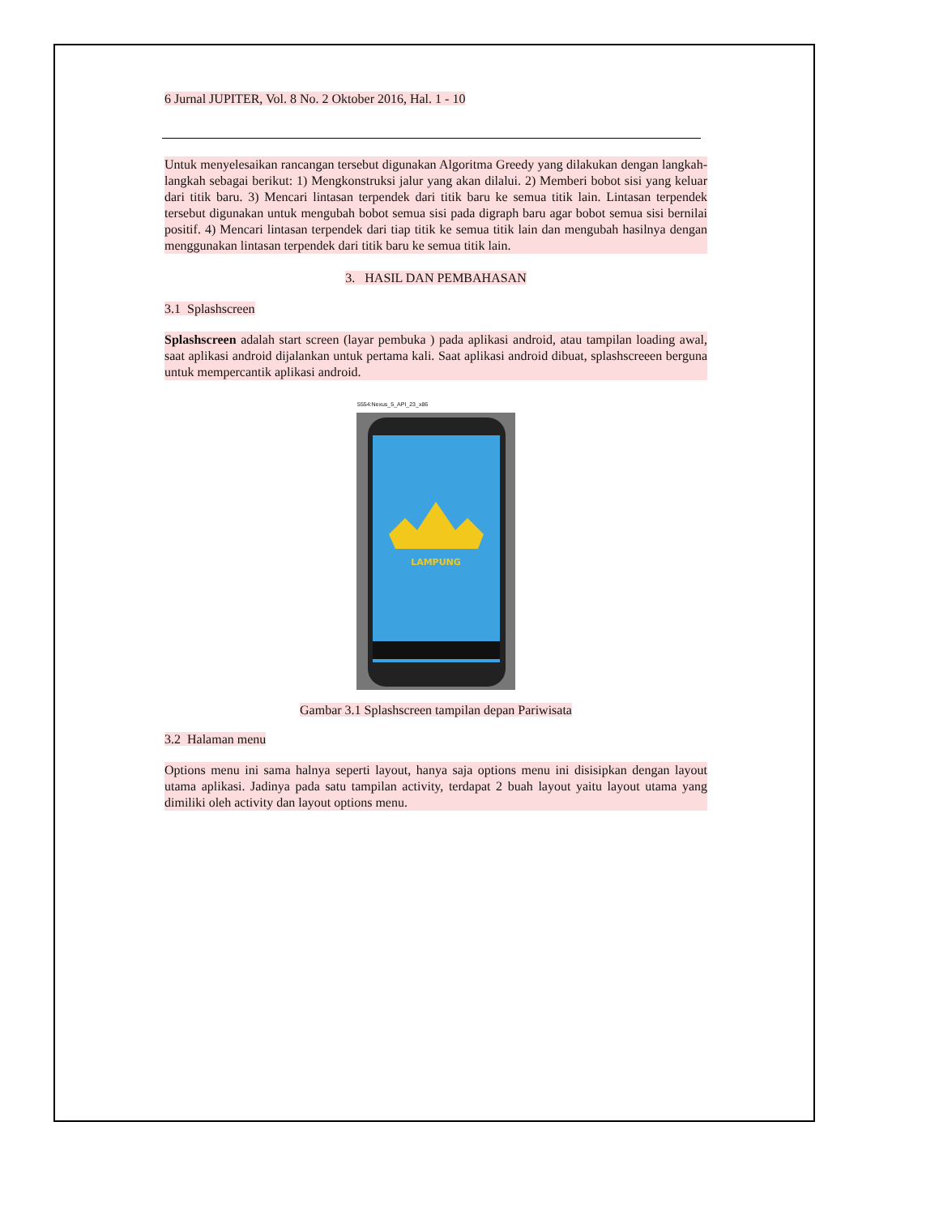6 Jurnal JUPITER, Vol. 8 No. 2 Oktober 2016, Hal. 1 - 10
Untuk menyelesaikan rancangan tersebut digunakan Algoritma Greedy yang dilakukan dengan langkah-langkah sebagai berikut: 1) Mengkonstruksi jalur yang akan dilalui. 2) Memberi bobot sisi yang keluar dari titik baru. 3) Mencari lintasan terpendek dari titik baru ke semua titik lain. Lintasan terpendek tersebut digunakan untuk mengubah bobot semua sisi pada digraph baru agar bobot semua sisi bernilai positif. 4) Mencari lintasan terpendek dari tiap titik ke semua titik lain dan mengubah hasilnya dengan menggunakan lintasan terpendek dari titik baru ke semua titik lain.
3. HASIL DAN PEMBAHASAN
3.1 Splashscreen
Splashscreen adalah start screen (layar pembuka ) pada aplikasi android, atau tampilan loading awal, saat aplikasi android dijalankan untuk pertama kali. Saat aplikasi android dibuat, splashscreeen berguna untuk mempercantik aplikasi android.
5554:Nexus_5_API_23_x86
LAMPUNG
Gambar 3.1 Splashscreen tampilan depan Pariwisata
3.2 Halaman menu
Options menu ini sama halnya seperti layout, hanya saja options menu ini disisipkan dengan layout utama aplikasi. Jadinya pada satu tampilan activity, terdapat 2 buah layout yaitu layout utama yang dimiliki oleh activity dan layout options menu.